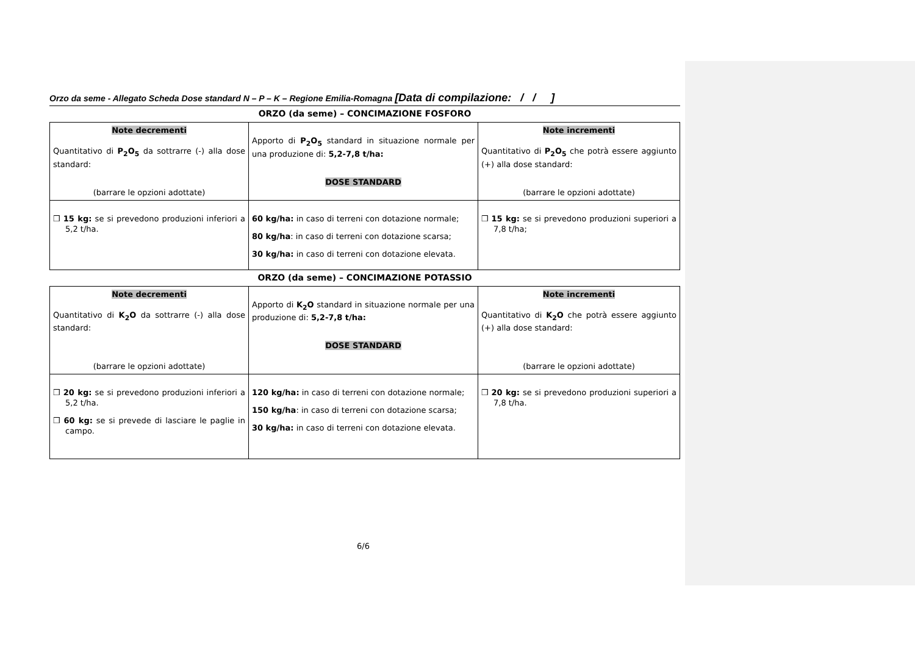Orzo da seme - Allegato Scheda Dose standard N – P – K – Regione Emilia-Romagna [Data di compilazione: / / ]
ORZO (da seme) – CONCIMAZIONE FOSFORO
| Note decrementi Quantitativo di P<sub>2</sub>O<sub>5</sub> da sottrarre (-) alla dose standard: (barrare le opzioni adottate) | Apporto di P<sub>2</sub>O<sub>5</sub> standard in situazione normale per una produzione di: 5,2-7,8 t/ha: DOSE STANDARD | Note incrementi Quantitativo di P<sub>2</sub>O<sub>5</sub> che potrà essere aggiunto (+) alla dose standard: (barrare le opzioni adottate) |
| ❒ 15 kg: se si prevedono produzioni inferiori a 5,2 t/ha. | 60 kg/ha: in caso di terreni con dotazione normale; 80 kg/ha : in caso di terreni con dotazione scarsa; 30 kg/ha: in caso di terreni con dotazione elevata. | ❒ 15 kg: se si prevedono produzioni superiori a 7,8 t/ha; |
ORZO (da seme) – CONCIMAZIONE POTASSIO
| Note decrementi Quantitativo di K<sub>2</sub>O da sottrarre (-) alla dose standard: (barrare le opzioni adottate) | Apporto di K<sub>2</sub>O standard in situazione normale per una produzione di: 5,2-7,8 t/ha: DOSE STANDARD | Note incrementi Quantitativo di K<sub>2</sub>O che potrà essere aggiunto (+) alla dose standard: (barrare le opzioni adottate) |
| ❒ 20 kg: se si prevedono produzioni inferiori a 5,2 t/ha. ❒ 60 kg: se si prevede di lasciare le paglie in campo. | 120 kg/ha: in caso di terreni con dotazione normale; 150 kg/ha : in caso di terreni con dotazione scarsa; 30 kg/ha: in caso di terreni con dotazione elevata. | ❒ 20 kg: se si prevedono produzioni superiori a 7,8 t/ha. |
6/6